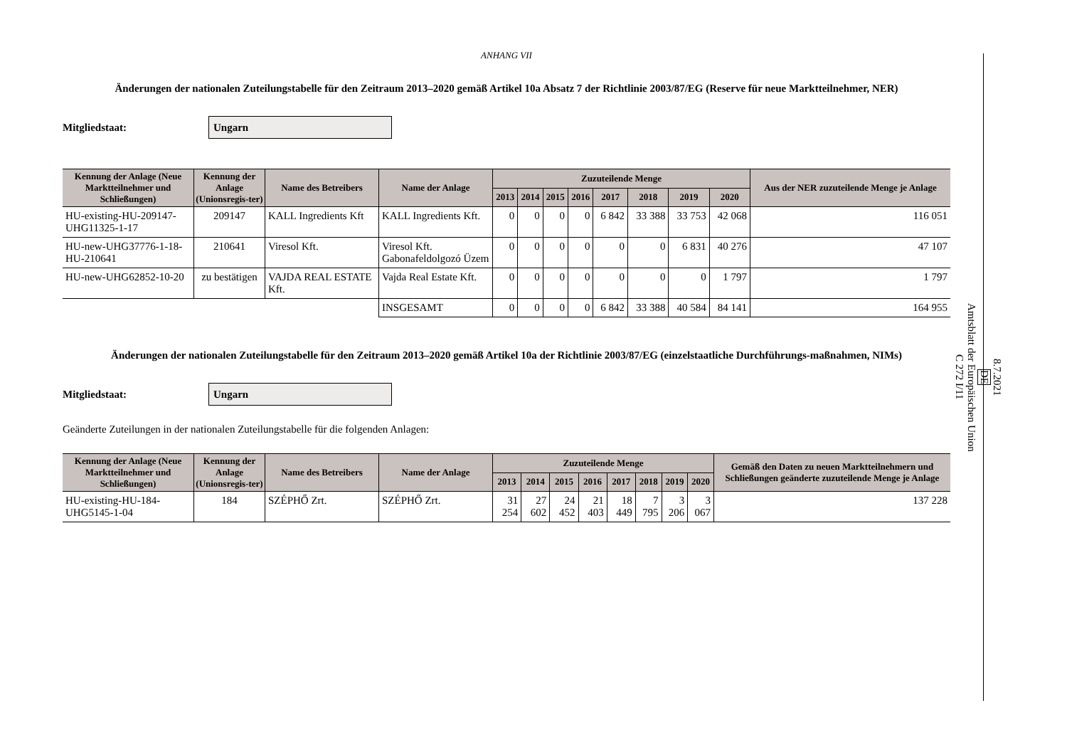8.7.2021
DE
Amtsblatt der Europäischen Union
C 272 I/11
ANHANG VII
Änderungen der nationalen Zuteilungstabelle für den Zeitraum 2013–2020 gemäß Artikel 10a Absatz 7 der Richtlinie 2003/87/EG (Reserve für neue Marktteilnehmer, NER)
Mitgliedstaat:
Ungarn
| Kennung der Anlage (Neue Marktteilnehmer und Schließungen) | Kennung der Anlage (Unionsregis-ter) | Name des Betreibers | Name der Anlage | Zuzuteilende Menge | | | | | | | | Aus der NER zuzuteilende Menge je Anlage |
| --- | --- | --- | --- | --- | --- | --- | --- | --- | --- | --- | --- | --- |
| | | | | 2013 | 2014 | 2015 | 2016 | 2017 | 2018 | 2019 | 2020 | |
| HU-existing-HU-209147-UHG11325-1-17 | 209147 | KALL Ingredients Kft | KALL Ingredients Kft. | 0 | 0 | 0 | 0 | 6 842 | 33 388 | 33 753 | 42 068 | 116 051 |
| HU-new-UHG37776-1-18-HU-210641 | 210641 | Viresol Kft. | Viresol Kft. Gabonafeldolgozó Üzem | 0 | 0 | 0 | 0 | 0 | 0 | 6 831 | 40 276 | 47 107 |
| HU-new-UHG62852-10-20 | zu bestätigen | VAJDA REAL ESTATE Kft. | Vajda Real Estate Kft. | 0 | 0 | 0 | 0 | 0 | 0 | 0 | 1 797 | 1 797 |
| | | | INSGESAMT | 0 | 0 | 0 | 0 | 6 842 | 33 388 | 40 584 | 84 141 | 164 955 |
Änderungen der nationalen Zuteilungstabelle für den Zeitraum 2013–2020 gemäß Artikel 10a der Richtlinie 2003/87/EG (einzelstaatliche Durchführungs-maßnahmen, NIMs)
Mitgliedstaat:
Ungarn
Geänderte Zuteilungen in der nationalen Zuteilungstabelle für die folgenden Anlagen:
| Kennung der Anlage (Neue Marktteilnehmer und Schließungen) | Kennung der Anlage (Unionsregis-ter) | Name des Betreibers | Name der Anlage | Zuzuteilende Menge | | | | | | | | Gemäß den Daten zu neuen Marktteilnehmern und Schließungen geänderte zuzuteilende Menge je Anlage |
| --- | --- | --- | --- | --- | --- | --- | --- | --- | --- | --- | --- | --- |
| | | | | 2013 | 2014 | 2015 | 2016 | 2017 | 2018 | 2019 | 2020 | |
| HU-existing-HU-184-UHG5145-1-04 | 184 | SZÉPHŐ Zrt. | SZÉPHŐ Zrt. | 31 254 | 27 602 | 24 452 | 21 403 | 18 449 | 7 795 | 3 206 | 3 067 | 137 228 |